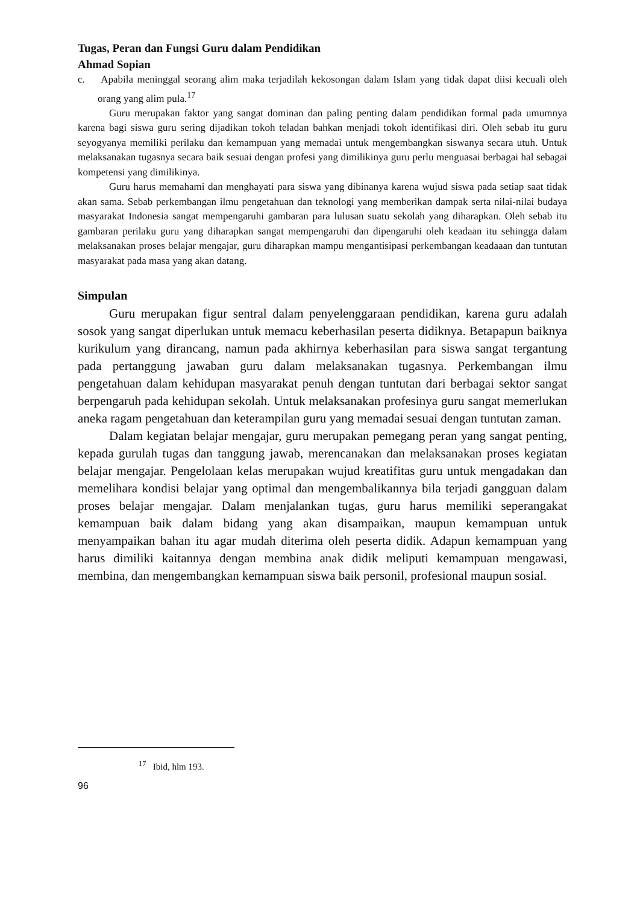Tugas, Peran dan Fungsi Guru dalam Pendidikan
Ahmad Sopian
c. Apabila meninggal seorang alim maka terjadilah kekosongan dalam Islam yang tidak dapat diisi kecuali oleh orang yang alim pula.<sup>17</sup>
Guru merupakan faktor yang sangat dominan dan paling penting dalam pendidikan formal pada umumnya karena bagi siswa guru sering dijadikan tokoh teladan bahkan menjadi tokoh identifikasi diri. Oleh sebab itu guru seyogyanya memiliki perilaku dan kemampuan yang memadai untuk mengembangkan siswanya secara utuh. Untuk melaksanakan tugasnya secara baik sesuai dengan profesi yang dimilikinya guru perlu menguasai berbagai hal sebagai kompetensi yang dimilikinya.
Guru harus memahami dan menghayati para siswa yang dibinanya karena wujud siswa pada setiap saat tidak akan sama. Sebab perkembangan ilmu pengetahuan dan teknologi yang memberikan dampak serta nilai-nilai budaya masyarakat Indonesia sangat mempengaruhi gambaran para lulusan suatu sekolah yang diharapkan. Oleh sebab itu gambaran perilaku guru yang diharapkan sangat mempengaruhi dan dipengaruhi oleh keadaan itu sehingga dalam melaksanakan proses belajar mengajar, guru diharapkan mampu mengantisipasi perkembangan keadaaan dan tuntutan masyarakat pada masa yang akan datang.
Simpulan
Guru merupakan figur sentral dalam penyelenggaraan pendidikan, karena guru adalah sosok yang sangat diperlukan untuk memacu keberhasilan peserta didiknya. Betapapun baiknya kurikulum yang dirancang, namun pada akhirnya keberhasilan para siswa sangat tergantung pada pertanggung jawaban guru dalam melaksanakan tugasnya. Perkembangan ilmu pengetahuan dalam kehidupan masyarakat penuh dengan tuntutan dari berbagai sektor sangat berpengaruh pada kehidupan sekolah. Untuk melaksanakan profesinya guru sangat memerlukan aneka ragam pengetahuan dan keterampilan guru yang memadai sesuai dengan tuntutan zaman.
Dalam kegiatan belajar mengajar, guru merupakan pemegang peran yang sangat penting, kepada gurulah tugas dan tanggung jawab, merencanakan dan melaksanakan proses kegiatan belajar mengajar. Pengelolaan kelas merupakan wujud kreatifitas guru untuk mengadakan dan memelihara kondisi belajar yang optimal dan mengembalikannya bila terjadi gangguan dalam proses belajar mengajar. Dalam menjalankan tugas, guru harus memiliki seperangakat kemampuan baik dalam bidang yang akan disampaikan, maupun kemampuan untuk menyampaikan bahan itu agar mudah diterima oleh peserta didik. Adapun kemampuan yang harus dimiliki kaitannya dengan membina anak didik meliputi kemampuan mengawasi, membina, dan mengembangkan kemampuan siswa baik personil, profesional maupun sosial.
<sup>17</sup> Ibid, hlm 193.
96